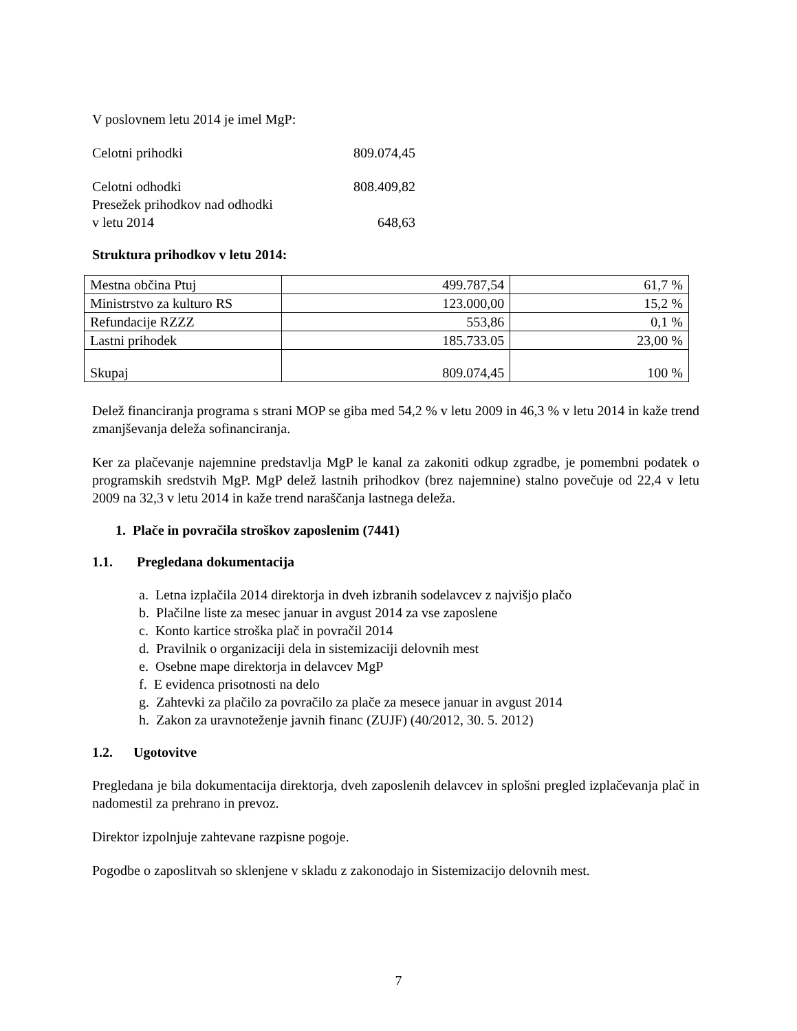V poslovnem letu 2014 je imel MgP:
Celotni prihodki 809.074,45
Celotni odhodki 808.409,82
Presežek prihodkov nad odhodki
v letu 2014 648,63
Struktura prihodkov v letu 2014:
| Mestna občina Ptuj | 499.787,54 | 61,7 % |
| Ministrstvo za kulturo RS | 123.000,00 | 15,2 % |
| Refundacije RZZZ | 553,86 | 0,1 % |
| Lastni prihodek | 185.733.05 | 23,00 % |
| Skupaj | 809.074,45 | 100 % |
Delež financiranja programa s strani MOP se giba med 54,2 % v letu 2009 in 46,3 % v letu 2014 in kaže trend zmanjševanja deleža sofinanciranja.
Ker za plačevanje najemnine predstavlja MgP le kanal za zakoniti odkup zgradbe, je pomembni podatek o programskih sredstvih MgP. MgP delež lastnih prihodkov (brez najemnine) stalno povečuje od 22,4 v letu 2009 na 32,3 v letu 2014 in kaže trend naraščanja lastnega deleža.
1. Plače in povračila stroškov zaposlenim (7441)
1.1. Pregledana dokumentacija
a. Letna izplačila 2014 direktorja in dveh izbranih sodelavcev z najvišjo plačo
b. Plačilne liste za mesec januar in avgust 2014 za vse zaposlene
c. Konto kartice stroška plač in povračil 2014
d. Pravilnik o organizaciji dela in sistemizaciji delovnih mest
e. Osebne mape direktorja in delavcev MgP
f. E evidenca prisotnosti na delo
g. Zahtevki za plačilo za povračilo za plače za mesece januar in avgust 2014
h. Zakon za uravnoteženje javnih financ (ZUJF) (40/2012, 30. 5. 2012)
1.2. Ugotovitve
Pregledana je bila dokumentacija direktorja, dveh zaposlenih delavcev in splošni pregled izplačevanja plač in nadomestil za prehrano in prevoz.
Direktor izpolnjuje zahtevane razpisne pogoje.
Pogodbe o zaposlitvah so sklenjene v skladu z zakonodajo in Sistemizacijo delovnih mest.
7